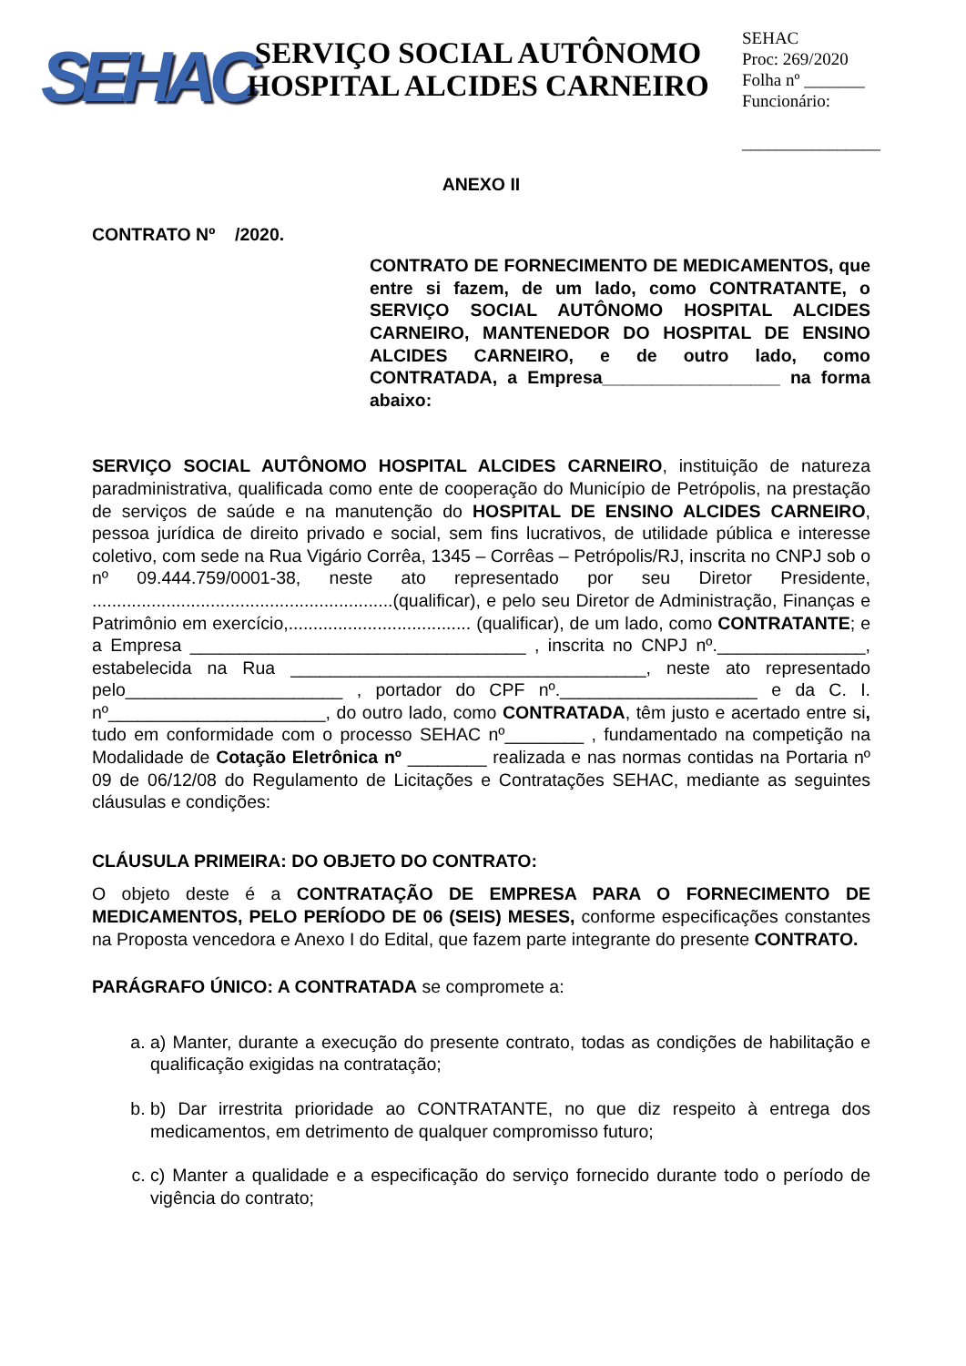SEHAC
SERVIÇO SOCIAL AUTÔNOMO
HOSPITAL ALCIDES CARNEIRO
SEHAC
Proc: 269/2020
Folha nº _______
Funcionário:
________________
ANEXO II
CONTRATO Nº /2020.
CONTRATO DE FORNECIMENTO DE MEDICAMENTOS, que entre si fazem, de um lado, como CONTRATANTE, o SERVIÇO SOCIAL AUTÔNOMO HOSPITAL ALCIDES CARNEIRO, MANTENEDOR DO HOSPITAL DE ENSINO ALCIDES CARNEIRO, e de outro lado, como CONTRATADA, a Empresa__________________ na forma abaixo:
SERVIÇO SOCIAL AUTÔNOMO HOSPITAL ALCIDES CARNEIRO, instituição de natureza paradministrativa, qualificada como ente de cooperação do Município de Petrópolis, na prestação de serviços de saúde e na manutenção do HOSPITAL DE ENSINO ALCIDES CARNEIRO, pessoa jurídica de direito privado e social, sem fins lucrativos, de utilidade pública e interesse coletivo, com sede na Rua Vigário Corrêa, 1345 – Corrêas – Petrópolis/RJ, inscrita no CNPJ sob o nº 09.444.759/0001-38, neste ato representado por seu Diretor Presidente, .............................................................(qualificar), e pelo seu Diretor de Administração, Finanças e Patrimônio em exercício,..................................... (qualificar), de um lado, como CONTRATANTE; e a Empresa __________________________________ , inscrita no CNPJ nº._______________, estabelecida na Rua ____________________________________, neste ato representado pelo______________________ , portador do CPF nº.____________________ e da C. I. nº______________________, do outro lado, como CONTRATADA, têm justo e acertado entre si, tudo em conformidade com o processo SEHAC nº________ , fundamentado na competição na Modalidade de Cotação Eletrônica nº ________ realizada e nas normas contidas na Portaria nº 09 de 06/12/08 do Regulamento de Licitações e Contratações SEHAC, mediante as seguintes cláusulas e condições:
CLÁUSULA PRIMEIRA: DO OBJETO DO CONTRATO:
O objeto deste é a CONTRATAÇÃO DE EMPRESA PARA O FORNECIMENTO DE MEDICAMENTOS, PELO PERÍODO DE 06 (SEIS) MESES, conforme especificações constantes na Proposta vencedora e Anexo I do Edital, que fazem parte integrante do presente CONTRATO.
PARÁGRAFO ÚNICO: A CONTRATADA se compromete a:
a. a) Manter, durante a execução do presente contrato, todas as condições de habilitação e qualificação exigidas na contratação;
b. b) Dar irrestrita prioridade ao CONTRATANTE, no que diz respeito à entrega dos medicamentos, em detrimento de qualquer compromisso futuro;
c. c) Manter a qualidade e a especificação do serviço fornecido durante todo o período de vigência do contrato;